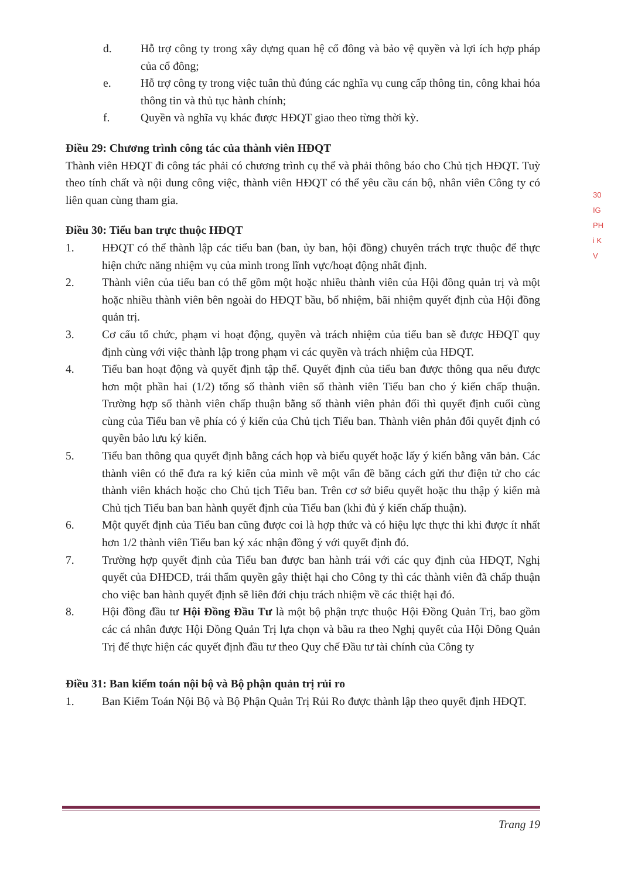d. Hỗ trợ công ty trong xây dựng quan hệ cổ đông và bảo vệ quyền và lợi ích hợp pháp của cổ đông;
e. Hỗ trợ công ty trong việc tuân thủ đúng các nghĩa vụ cung cấp thông tin, công khai hóa thông tin và thủ tục hành chính;
f. Quyền và nghĩa vụ khác được HĐQT giao theo từng thời kỳ.
Điều 29: Chương trình công tác của thành viên HĐQT
Thành viên HĐQT đi công tác phải có chương trình cụ thể và phải thông báo cho Chủ tịch HĐQT. Tuỳ theo tính chất và nội dung công việc, thành viên HĐQT có thể yêu cầu cán bộ, nhân viên Công ty có liên quan cùng tham gia.
Điều 30: Tiểu ban trực thuộc HĐQT
1. HĐQT có thể thành lập các tiểu ban (ban, ủy ban, hội đồng) chuyên trách trực thuộc để thực hiện chức năng nhiệm vụ của mình trong lĩnh vực/hoạt động nhất định.
2. Thành viên của tiểu ban có thể gồm một hoặc nhiều thành viên của Hội đồng quản trị và một hoặc nhiều thành viên bên ngoài do HĐQT bầu, bổ nhiệm, bãi nhiệm quyết định của Hội đồng quản trị.
3. Cơ cấu tổ chức, phạm vi hoạt động, quyền và trách nhiệm của tiểu ban sẽ được HĐQT quy định cùng với việc thành lập trong phạm vi các quyền và trách nhiệm của HĐQT.
4. Tiểu ban hoạt động và quyết định tập thể. Quyết định của tiểu ban được thông qua nếu được hơn một phần hai (1/2) tổng số thành viên số thành viên Tiểu ban cho ý kiến chấp thuận. Trường hợp số thành viên chấp thuận bằng số thành viên phản đối thì quyết định cuối cùng cùng của Tiểu ban về phía có ý kiến của Chủ tịch Tiểu ban. Thành viên phản đối quyết định có quyền bảo lưu ký kiến.
5. Tiểu ban thông qua quyết định bằng cách họp và biểu quyết hoặc lấy ý kiến bằng văn bản. Các thành viên có thể đưa ra ký kiến của mình về một vấn đề bằng cách gửi thư điện tử cho các thành viên khách hoặc cho Chủ tịch Tiểu ban. Trên cơ sở biểu quyết hoặc thu thập ý kiến mà Chủ tịch Tiểu ban ban hành quyết định của Tiểu ban (khi đủ ý kiến chấp thuận).
6. Một quyết định của Tiểu ban cũng được coi là hợp thức và có hiệu lực thực thi khi được ít nhất hơn 1/2 thành viên Tiểu ban ký xác nhận đồng ý với quyết định đó.
7. Trường hợp quyết định của Tiểu ban được ban hành trái với các quy định của HĐQT, Nghị quyết của ĐHĐCĐ, trái thẩm quyền gây thiệt hại cho Công ty thì các thành viên đã chấp thuận cho việc ban hành quyết định sẽ liên đới chịu trách nhiệm về các thiệt hại đó.
8. Hội đồng đầu tư Hội Đồng Đầu Tư là một bộ phận trực thuộc Hội Đồng Quản Trị, bao gồm các cá nhân được Hội Đồng Quản Trị lựa chọn và bầu ra theo Nghị quyết của Hội Đồng Quản Trị để thực hiện các quyết định đầu tư theo Quy chế Đầu tư tài chính của Công ty
Điều 31: Ban kiểm toán nội bộ và Bộ phận quản trị rủi ro
1. Ban Kiểm Toán Nội Bộ và Bộ Phận Quản Trị Rủi Ro được thành lập theo quyết định HĐQT.
30
IG
PH
i K
V
Trang 19